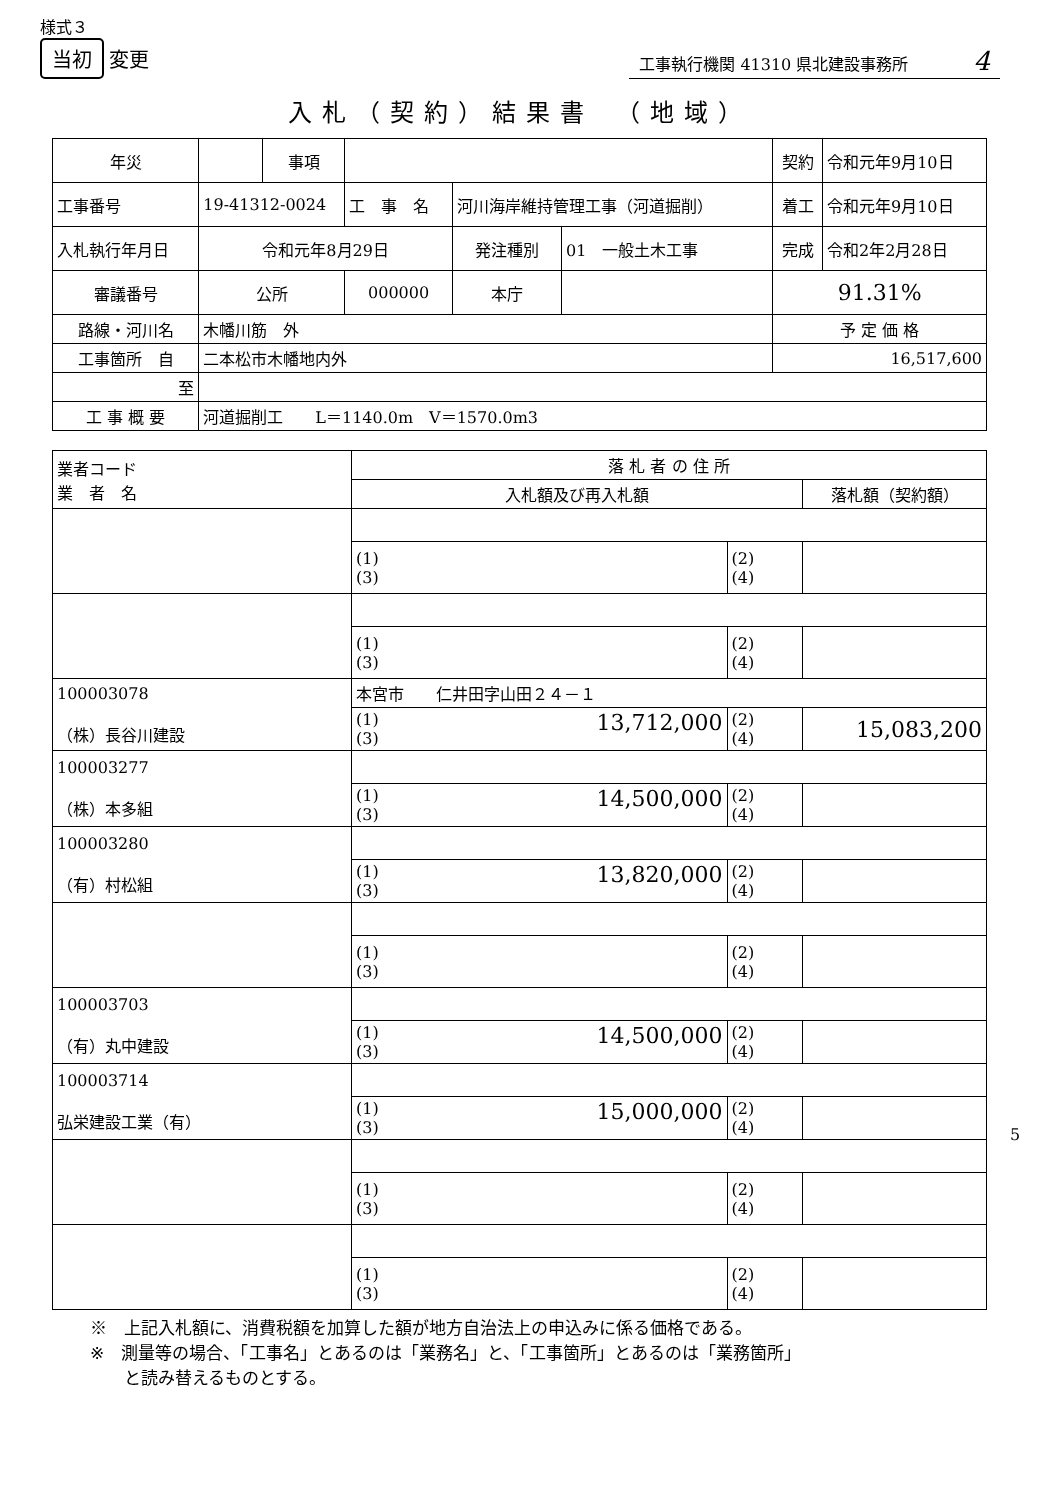様式３
当初 変更
工事執行機関 41310 県北建設事務所 4
入札（契約）結果書　（地域）
| 年災 | | 事項 | | | | 契約 | 令和元年9月10日 |
| 工事番号 | 19-41312-0024 | | 工 事 名 | 河川海岸維持管理工事（河道掘削） | | 着工 | 令和元年9月10日 |
| 入札執行年月日 | 令和元年8月29日 | | | 発注種別 | 01 一般土木工事 | 完成 | 令和2年2月28日 |
| 審議番号 | 公所 | | 000000 | 本庁 | | 91.31% | |
| 路線・河川名 | 木幡川筋 外 | | | | | 予 定 価 格 | |
| 工事箇所 自 | 二本松市木幡地内外 | | | | | 16,517,600 | |
| 至 | | | | | | | |
| 工 事 概 要 | 河道掘削工 L＝1140.0m V＝1570.0m3 | | | | | | |
| 業者コード 業 者 名 | 落 札 者 の 住 所 | | |
| --- | --- | --- | --- |
| | 入札額及び再入札額 | | 落札額（契約額） |
| | (1) (3) | (2) (4) | |
| | (1) (3) | (2) (4) | |
| 100003078 （株）長谷川建設 | 本宮市 仁井田字山田２４－１ | | |
| | (1) 13,712,000 (3) | (2) (4) | 15,083,200 |
| 100003277 （株）本多組 | | | |
| | (1) 14,500,000 (3) | (2) (4) | |
| 100003280 （有）村松組 | | | |
| | (1) 13,820,000 (3) | (2) (4) | |
| | (1) (3) | (2) (4) | |
| 100003703 （有）丸中建設 | | | |
| | (1) 14,500,000 (3) | (2) (4) | |
| 100003714 弘栄建設工業（有） | | | |
| | (1) 15,000,000 (3) | (2) (4) | |
| | (1) (3) | (2) (4) | |
| | (1) (3) | (2) (4) | |
※　上記入札額に、消費税額を加算した額が地方自治法上の申込みに係る価格である。
※　測量等の場合、「工事名」とあるのは「業務名」と、「工事箇所」とあるのは「業務箇所」
　　と読み替えるものとする。
5